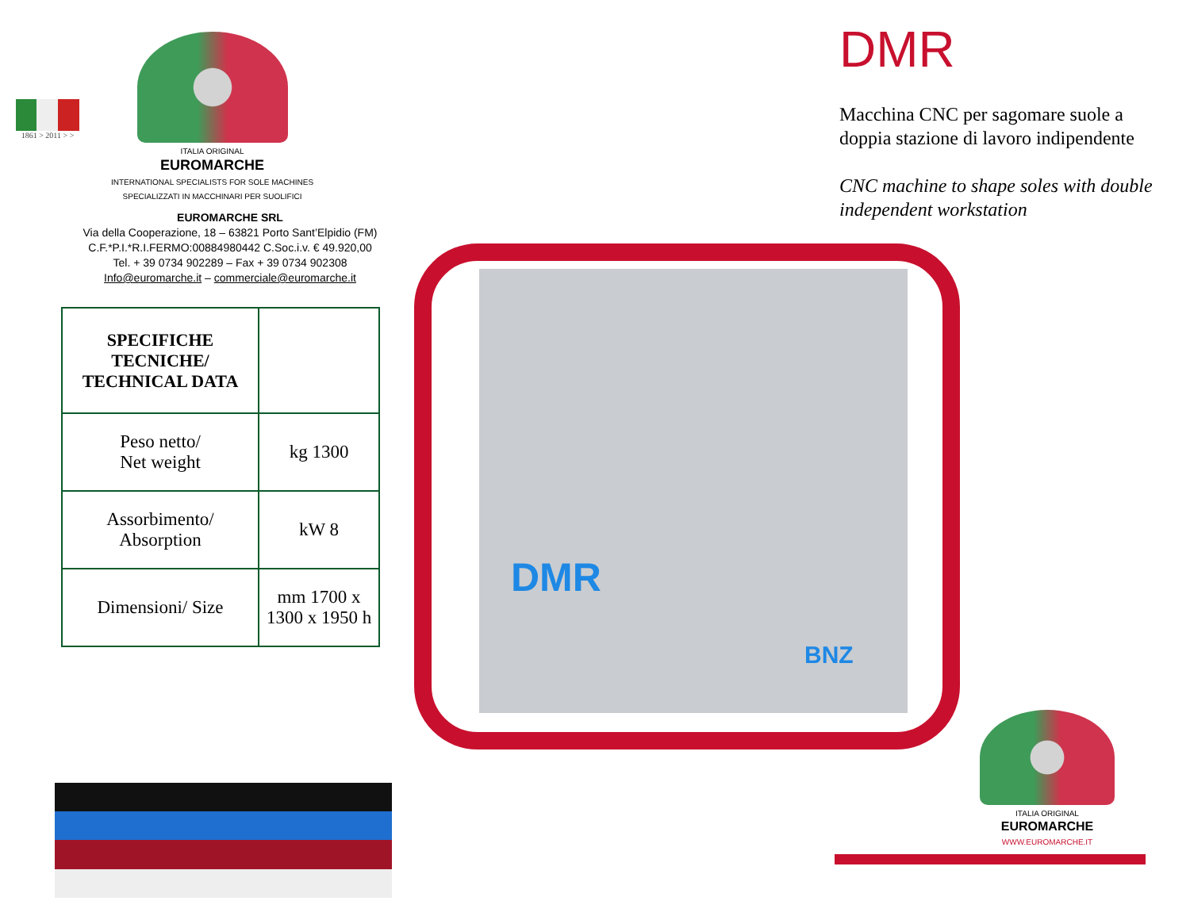1861 > 2011 > >
ITALIA ORIGINAL
EUROMARCHE
INTERNATIONAL SPECIALISTS FOR SOLE MACHINES
SPECIALIZZATI IN MACCHINARI PER SUOLIFICI
EUROMARCHE SRL
Via della Cooperazione, 18 – 63821 Porto Sant’Elpidio (FM)
C.F.*P.I.*R.I.FERMO:00884980442 C.Soc.i.v. € 49.920,00
Tel. + 39 0734 902289 – Fax + 39 0734 902308
Info@euromarche.it – commerciale@euromarche.it
| SPECIFICHE TECNICHE/ TECHNICAL DATA | |
| Peso netto/ Net weight | kg 1300 |
| Assorbimento/ Absorption | kW 8 |
| Dimensioni/ Size | mm 1700 x 1300 x 1950 h |
DMR
Macchina CNC per sagomare suole a doppia stazione di lavoro indipendente
CNC machine to shape soles with double independent workstation
DMR
BNZ
ITALIA ORIGINAL
EUROMARCHE
WWW.EUROMARCHE.IT